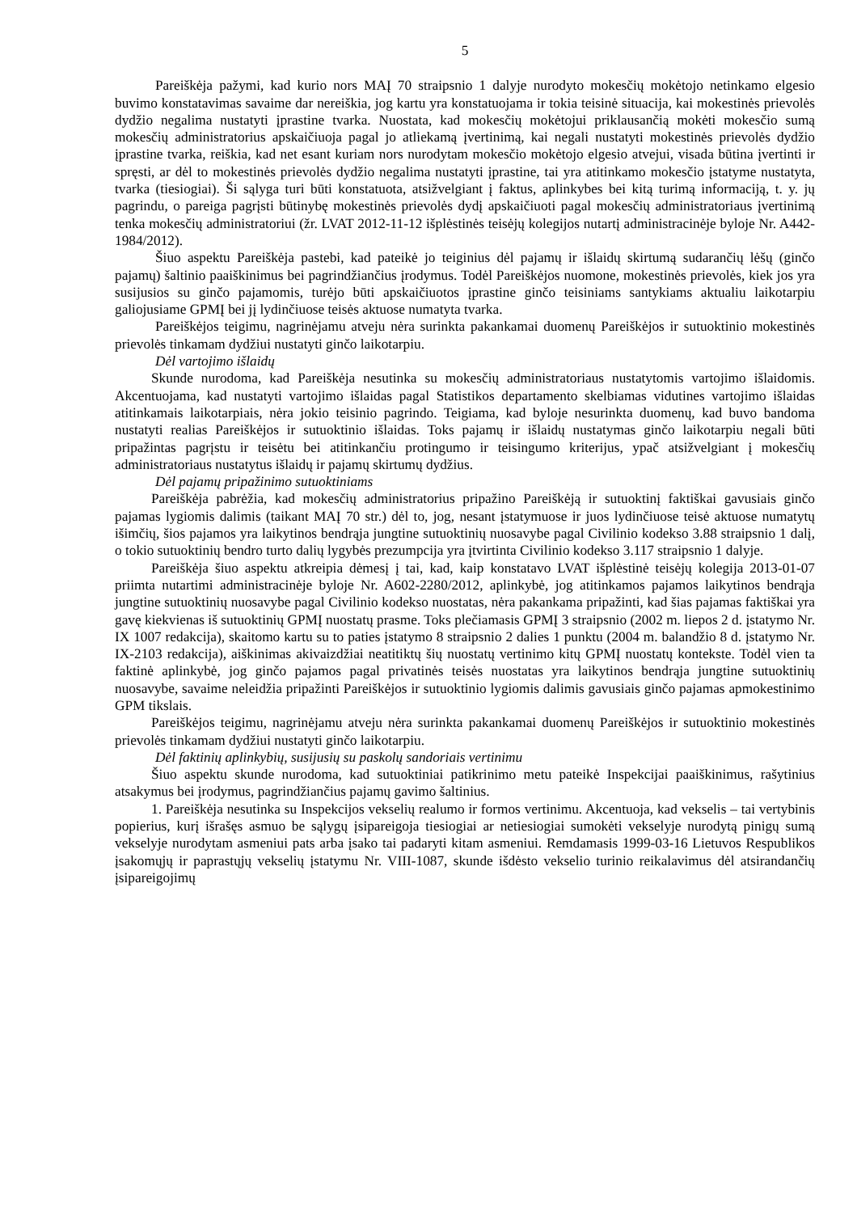5
Pareiškėja pažymi, kad kurio nors MAĮ 70 straipsnio 1 dalyje nurodyto mokesčių mokėtojo netinkamo elgesio buvimo konstatavimas savaime dar nereiškia, jog kartu yra konstatuojama ir tokia teisinė situacija, kai mokestinės prievolės dydžio negalima nustatyti įprastine tvarka. Nuostata, kad mokesčių mokėtojui priklausančią mokėti mokesčio sumą mokesčių administratorius apskaičiuoja pagal jo atliekamą įvertinimą, kai negali nustatyti mokestinės prievolės dydžio įprastine tvarka, reiškia, kad net esant kuriam nors nurodytam mokesčio mokėtojo elgesio atvejui, visada būtina įvertinti ir spręsti, ar dėl to mokestinės prievolės dydžio negalima nustatyti įprastine, tai yra atitinkamo mokesčio įstatyme nustatyta, tvarka (tiesiogiai). Ši sąlyga turi būti konstatuota, atsižvelgiant į faktus, aplinkybes bei kitą turimą informaciją, t. y. jų pagrindu, o pareiga pagrįsti būtinybę mokestinės prievolės dydį apskaičiuoti pagal mokesčių administratoriaus įvertinimą tenka mokesčių administratoriui (žr. LVAT 2012-11-12 išplėstinės teisėjų kolegijos nutartį administracinėje byloje Nr. A442-1984/2012).
Šiuo aspektu Pareiškėja pastebi, kad pateikė jo teiginius dėl pajamų ir išlaidų skirtumą sudarančių lėšų (ginčo pajamų) šaltinio paaiškinimus bei pagrindžiančius įrodymus. Todėl Pareiškėjos nuomone, mokestinės prievolės, kiek jos yra susijusios su ginčo pajamomis, turėjo būti apskaičiuotos įprastine ginčo teisiniams santykiams aktualiu laikotarpiu galiojusiame GPMĮ bei jį lydinčiuose teisės aktuose numatyta tvarka.
Pareiškėjos teigimu, nagrinėjamu atveju nėra surinkta pakankamai duomenų Pareiškėjos ir sutuoktinio mokestinės prievolės tinkamam dydžiui nustatyti ginčo laikotarpiu.
Dėl vartojimo išlaidų
Skunde nurodoma, kad Pareiškėja nesutinka su mokesčių administratoriaus nustatytomis vartojimo išlaidomis. Akcentuojama, kad nustatyti vartojimo išlaidas pagal Statistikos departamento skelbiamas vidutines vartojimo išlaidas atitinkamais laikotarpiais, nėra jokio teisinio pagrindo. Teigiama, kad byloje nesurinkta duomenų, kad buvo bandoma nustatyti realias Pareiškėjos ir sutuoktinio išlaidas. Toks pajamų ir išlaidų nustatymas ginčo laikotarpiu negali būti pripažintas pagrįstu ir teisėtu bei atitinkančiu protingumo ir teisingumo kriterijus, ypač atsižvelgiant į mokesčių administratoriaus nustatytus išlaidų ir pajamų skirtumų dydžius.
Dėl pajamų pripažinimo sutuoktiniams
Pareiškėja pabrėžia, kad mokesčių administratorius pripažino Pareiškėją ir sutuoktinį faktiškai gavusiais ginčo pajamas lygiomis dalimis (taikant MAĮ 70 str.) dėl to, jog, nesant įstatymuose ir juos lydinčiuose teisė aktuose numatytų išimčių, šios pajamos yra laikytinos bendrąja jungtine sutuoktinių nuosavybe pagal Civilinio kodekso 3.88 straipsnio 1 dalį, o tokio sutuoktinių bendro turto dalių lygybės prezumpcija yra įtvirtinta Civilinio kodekso 3.117 straipsnio 1 dalyje.
Pareiškėja šiuo aspektu atkreipia dėmesį į tai, kad, kaip konstatavo LVAT išplėstinė teisėjų kolegija 2013-01-07 priimta nutartimi administracinėje byloje Nr. A602-2280/2012, aplinkybė, jog atitinkamos pajamos laikytinos bendrąja jungtine sutuoktinių nuosavybe pagal Civilinio kodekso nuostatas, nėra pakankama pripažinti, kad šias pajamas faktiškai yra gavę kiekvienas iš sutuoktinių GPMĮ nuostatų prasme. Toks plečiamasis GPMĮ 3 straipsnio (2002 m. liepos 2 d. įstatymo Nr. IX 1007 redakcija), skaitomo kartu su to paties įstatymo 8 straipsnio 2 dalies 1 punktu (2004 m. balandžio 8 d. įstatymo Nr. IX-2103 redakcija), aiškinimas akivaizdžiai neatitiktų šių nuostatų vertinimo kitų GPMĮ nuostatų kontekste. Todėl vien ta faktinė aplinkybė, jog ginčo pajamos pagal privatinės teisės nuostatas yra laikytinos bendrąja jungtine sutuoktinių nuosavybe, savaime neleidžia pripažinti Pareiškėjos ir sutuoktinio lygiomis dalimis gavusiais ginčo pajamas apmokestinimo GPM tikslais.
Pareiškėjos teigimu, nagrinėjamu atveju nėra surinkta pakankamai duomenų Pareiškėjos ir sutuoktinio mokestinės prievolės tinkamam dydžiui nustatyti ginčo laikotarpiu.
Dėl faktinių aplinkybių, susijusių su paskolų sandoriais vertinimu
Šiuo aspektu skunde nurodoma, kad sutuoktiniai patikrinimo metu pateikė Inspekcijai paaiškinimus, rašytinius atsakymus bei įrodymus, pagrindžiančius pajamų gavimo šaltinius.
1. Pareiškėja nesutinka su Inspekcijos vekselių realumo ir formos vertinimu. Akcentuoja, kad vekselis – tai vertybinis popierius, kurį išrašęs asmuo be sąlygų įsipareigoja tiesiogiai ar netiesiogiai sumokėti vekselyje nurodytą pinigų sumą vekselyje nurodytam asmeniui pats arba įsako tai padaryti kitam asmeniui. Remdamasis 1999-03-16 Lietuvos Respublikos įsakomųjų ir paprastųjų vekselių įstatymu Nr. VIII-1087, skunde išdėsto vekselio turinio reikalavimus dėl atsirandančių įsipareigojimų